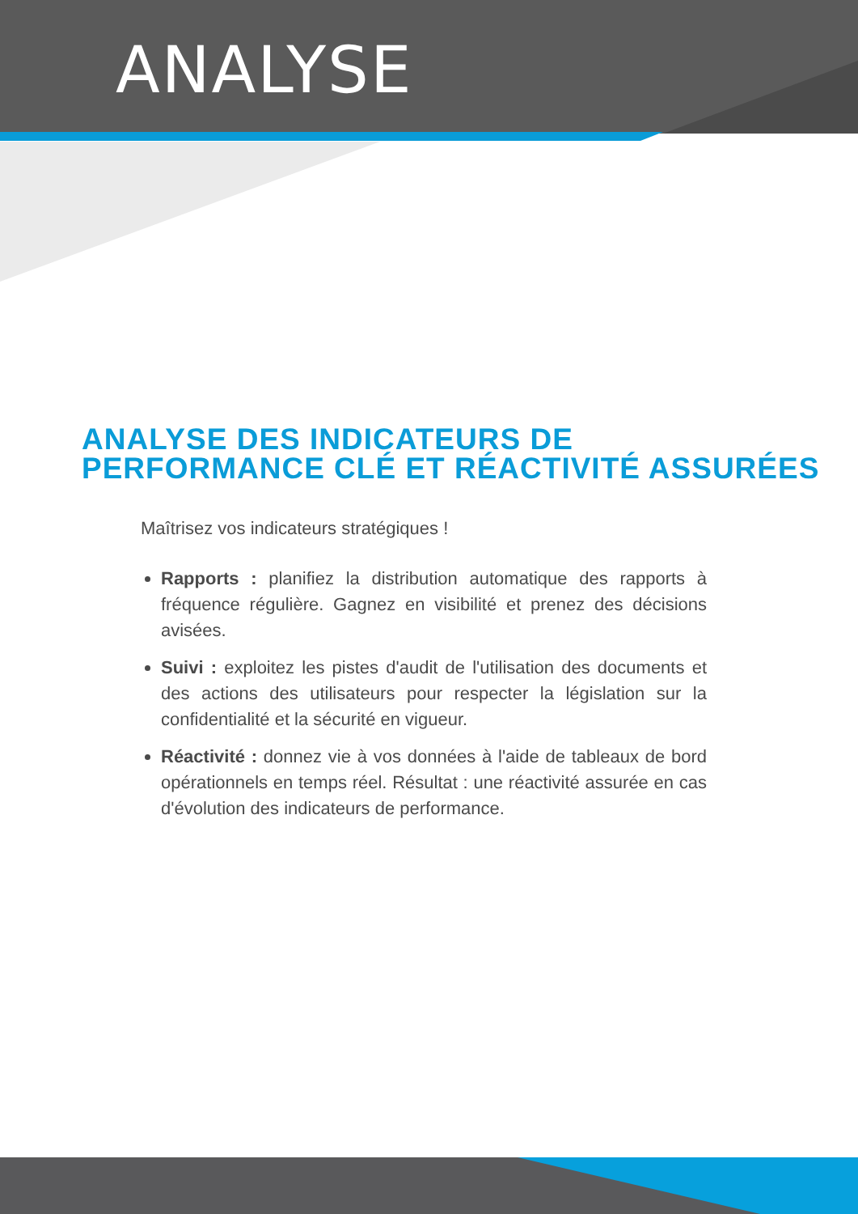ANALYSE
ANALYSE DES INDICATEURS DE
PERFORMANCE CLÉ ET RÉACTIVITÉ ASSURÉES
Maîtrisez vos indicateurs stratégiques !
Rapports : planifiez la distribution automatique des rapports à fréquence régulière. Gagnez en visibilité et prenez des décisions avisées.
Suivi : exploitez les pistes d'audit de l'utilisation des documents et des actions des utilisateurs pour respecter la législation sur la confidentialité et la sécurité en vigueur.
Réactivité : donnez vie à vos données à l'aide de tableaux de bord opérationnels en temps réel. Résultat : une réactivité assurée en cas d'évolution des indicateurs de performance.